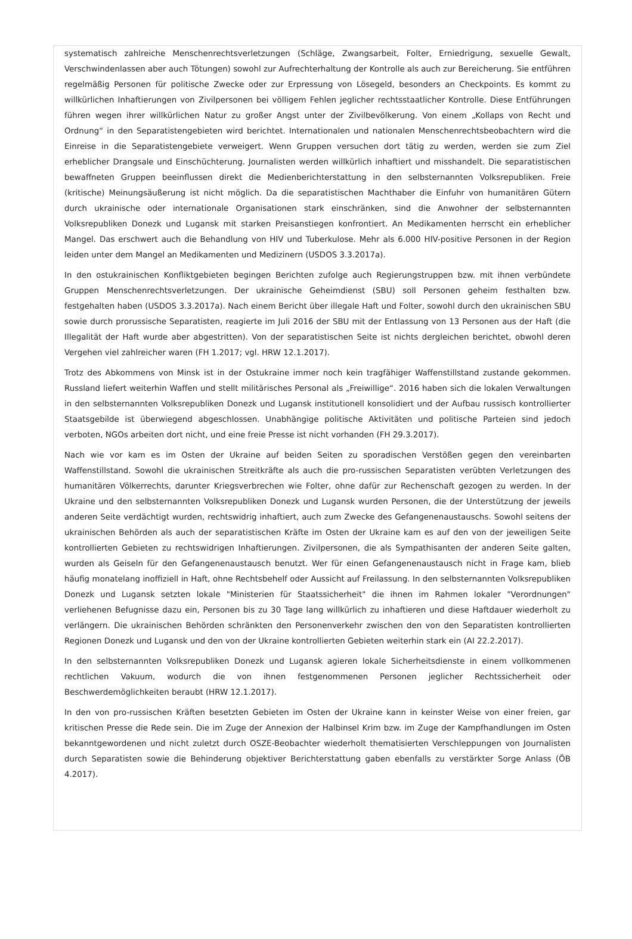systematisch zahlreiche Menschenrechtsverletzungen (Schläge, Zwangsarbeit, Folter, Erniedrigung, sexuelle Gewalt, Verschwindenlassen aber auch Tötungen) sowohl zur Aufrechterhaltung der Kontrolle als auch zur Bereicherung. Sie entführen regelmäßig Personen für politische Zwecke oder zur Erpressung von Lösegeld, besonders an Checkpoints. Es kommt zu willkürlichen Inhaftierungen von Zivilpersonen bei völligem Fehlen jeglicher rechtsstaatlicher Kontrolle. Diese Entführungen führen wegen ihrer willkürlichen Natur zu großer Angst unter der Zivilbevölkerung. Von einem „Kollaps von Recht und Ordnung“ in den Separatistengebieten wird berichtet. Internationalen und nationalen Menschenrechtsbeobachtern wird die Einreise in die Separatistengebiete verweigert. Wenn Gruppen versuchen dort tätig zu werden, werden sie zum Ziel erheblicher Drangsale und Einschüchterung. Journalisten werden willkürlich inhaftiert und misshandelt. Die separatistischen bewaffneten Gruppen beeinflussen direkt die Medienberichterstattung in den selbsternannten Volksrepubliken. Freie (kritische) Meinungsäußerung ist nicht möglich. Da die separatistischen Machthaber die Einfuhr von humanitären Gütern durch ukrainische oder internationale Organisationen stark einschränken, sind die Anwohner der selbsternannten Volksrepubliken Donezk und Lugansk mit starken Preisanstiegen konfrontiert. An Medikamenten herrscht ein erheblicher Mangel. Das erschwert auch die Behandlung von HIV und Tuberkulose. Mehr als 6.000 HIV-positive Personen in der Region leiden unter dem Mangel an Medikamenten und Medizinern (USDOS 3.3.2017a).
In den ostukrainischen Konfliktgebieten begingen Berichten zufolge auch Regierungstruppen bzw. mit ihnen verbündete Gruppen Menschenrechtsverletzungen. Der ukrainische Geheimdienst (SBU) soll Personen geheim festhalten bzw. festgehalten haben (USDOS 3.3.2017a). Nach einem Bericht über illegale Haft und Folter, sowohl durch den ukrainischen SBU sowie durch prorussische Separatisten, reagierte im Juli 2016 der SBU mit der Entlassung von 13 Personen aus der Haft (die Illegalität der Haft wurde aber abgestritten). Von der separatistischen Seite ist nichts dergleichen berichtet, obwohl deren Vergehen viel zahlreicher waren (FH 1.2017; vgl. HRW 12.1.2017).
Trotz des Abkommens von Minsk ist in der Ostukraine immer noch kein tragfähiger Waffenstillstand zustande gekommen. Russland liefert weiterhin Waffen und stellt militärisches Personal als „Freiwillige“. 2016 haben sich die lokalen Verwaltungen in den selbsternannten Volksrepubliken Donezk und Lugansk institutionell konsolidiert und der Aufbau russisch kontrollierter Staatsgebilde ist überwiegend abgeschlossen. Unabhängige politische Aktivitäten und politische Parteien sind jedoch verboten, NGOs arbeiten dort nicht, und eine freie Presse ist nicht vorhanden (FH 29.3.2017).
Nach wie vor kam es im Osten der Ukraine auf beiden Seiten zu sporadischen Verstößen gegen den vereinbarten Waffenstillstand. Sowohl die ukrainischen Streitkräfte als auch die pro-russischen Separatisten verübten Verletzungen des humanitären Völkerrechts, darunter Kriegsverbrechen wie Folter, ohne dafür zur Rechenschaft gezogen zu werden. In der Ukraine und den selbsternannten Volksrepubliken Donezk und Lugansk wurden Personen, die der Unterstützung der jeweils anderen Seite verdächtigt wurden, rechtswidrig inhaftiert, auch zum Zwecke des Gefangenenaustauschs. Sowohl seitens der ukrainischen Behörden als auch der separatistischen Kräfte im Osten der Ukraine kam es auf den von der jeweiligen Seite kontrollierten Gebieten zu rechtswidrigen Inhaftierungen. Zivilpersonen, die als Sympathisanten der anderen Seite galten, wurden als Geiseln für den Gefangenenaustausch benutzt. Wer für einen Gefangenenaustausch nicht in Frage kam, blieb häufig monatelang inoffiziell in Haft, ohne Rechtsbehelf oder Aussicht auf Freilassung. In den selbsternannten Volksrepubliken Donezk und Lugansk setzten lokale "Ministerien für Staatssicherheit" die ihnen im Rahmen lokaler "Verordnungen" verliehenen Befugnisse dazu ein, Personen bis zu 30 Tage lang willkürlich zu inhaftieren und diese Haftdauer wiederholt zu verlängern. Die ukrainischen Behörden schränkten den Personenverkehr zwischen den von den Separatisten kontrollierten Regionen Donezk und Lugansk und den von der Ukraine kontrollierten Gebieten weiterhin stark ein (AI 22.2.2017).
In den selbsternannten Volksrepubliken Donezk und Lugansk agieren lokale Sicherheitsdienste in einem vollkommenen rechtlichen Vakuum, wodurch die von ihnen festgenommenen Personen jeglicher Rechtssicherheit oder Beschwerdemöglichkeiten beraubt (HRW 12.1.2017).
In den von pro-russischen Kräften besetzten Gebieten im Osten der Ukraine kann in keinster Weise von einer freien, gar kritischen Presse die Rede sein. Die im Zuge der Annexion der Halbinsel Krim bzw. im Zuge der Kampfhandlungen im Osten bekanntgewordenen und nicht zuletzt durch OSZE-Beobachter wiederholt thematisierten Verschleppungen von Journalisten durch Separatisten sowie die Behinderung objektiver Berichterstattung gaben ebenfalls zu verstärkter Sorge Anlass (ÖB 4.2017).